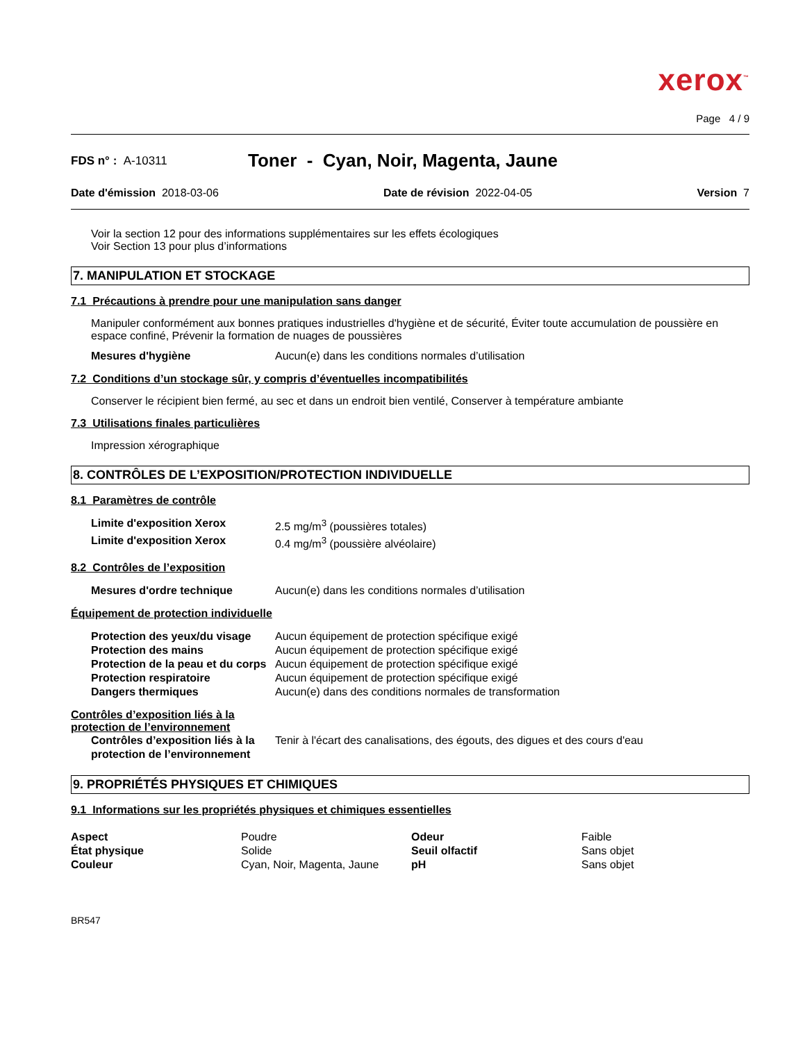xerox<sup>™</sup>
Page 4 / 9
FDS n° : A-10311
Toner - Cyan, Noir, Magenta, Jaune
Date d'émission 2018-03-06 Date de révision 2022-04-05 Version 7
Voir la section 12 pour des informations supplémentaires sur les effets écologiques
Voir Section 13 pour plus d’informations
7. MANIPULATION ET STOCKAGE
7.1 Précautions à prendre pour une manipulation sans danger
Manipuler conformément aux bonnes pratiques industrielles d'hygiène et de sécurité, Éviter toute accumulation de poussière en espace confiné, Prévenir la formation de nuages de poussières
| Mesures d'hygiène | Aucun(e) dans les conditions normales d’utilisation |
7.2 Conditions d’un stockage sûr, y compris d’éventuelles incompatibilités
Conserver le récipient bien fermé, au sec et dans un endroit bien ventilé, Conserver à température ambiante
7.3 Utilisations finales particulières
Impression xérographique
8. CONTRÔLES DE L’EXPOSITION/PROTECTION INDIVIDUELLE
8.1 Paramètres de contrôle
| Limite d'exposition Xerox | 2.5 mg/m<sup>3</sup> (poussières totales) |
| Limite d'exposition Xerox | 0.4 mg/m<sup>3</sup> (poussière alvéolaire) |
8.2 Contrôles de l’exposition
| Mesures d'ordre technique | Aucun(e) dans les conditions normales d’utilisation |
Équipement de protection individuelle
| Protection des yeux/du visage | Aucun équipement de protection spécifique exigé |
| Protection des mains | Aucun équipement de protection spécifique exigé |
| Protection de la peau et du corps | Aucun équipement de protection spécifique exigé |
| Protection respiratoire | Aucun équipement de protection spécifique exigé |
| Dangers thermiques | Aucun(e) dans des conditions normales de transformation |
Contrôles d’exposition liés à la
protection de l’environnement
| Contrôles d’exposition liés à la protection de l’environnement | Tenir à l'écart des canalisations, des égouts, des digues et des cours d'eau |
9. PROPRIÉTÉS PHYSIQUES ET CHIMIQUES
9.1 Informations sur les propriétés physiques et chimiques essentielles
| Aspect | Poudre | Odeur | Faible |
| État physique | Solide | Seuil olfactif | Sans objet |
| Couleur | Cyan, Noir, Magenta, Jaune | pH | Sans objet |
BR547